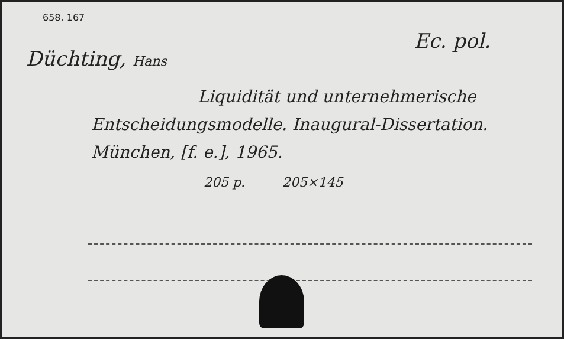658. 167
Düchting, Hans
Ec. pol.
Liquidität und unternehmerische
Entscheidungsmodelle. Inaugural-Dissertation.
München, [f. e.], 1965.
205 p. 205×145